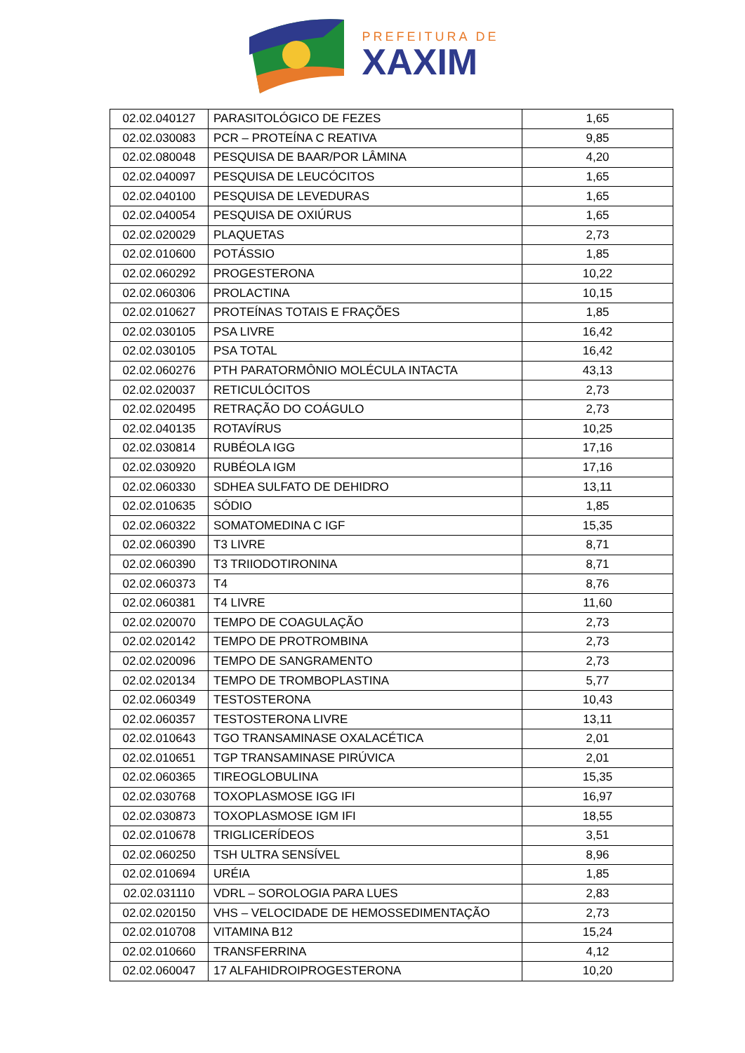PREFEITURA DE
XAXIM
| 02.02.040127 | PARASITOLÓGICO DE FEZES | 1,65 |
| 02.02.030083 | PCR – PROTEÍNA C REATIVA | 9,85 |
| 02.02.080048 | PESQUISA DE BAAR/POR LÂMINA | 4,20 |
| 02.02.040097 | PESQUISA DE LEUCÓCITOS | 1,65 |
| 02.02.040100 | PESQUISA DE LEVEDURAS | 1,65 |
| 02.02.040054 | PESQUISA DE OXIÚRUS | 1,65 |
| 02.02.020029 | PLAQUETAS | 2,73 |
| 02.02.010600 | POTÁSSIO | 1,85 |
| 02.02.060292 | PROGESTERONA | 10,22 |
| 02.02.060306 | PROLACTINA | 10,15 |
| 02.02.010627 | PROTEÍNAS TOTAIS E FRAÇÕES | 1,85 |
| 02.02.030105 | PSA LIVRE | 16,42 |
| 02.02.030105 | PSA TOTAL | 16,42 |
| 02.02.060276 | PTH PARATORMÔNIO MOLÉCULA INTACTA | 43,13 |
| 02.02.020037 | RETICULÓCITOS | 2,73 |
| 02.02.020495 | RETRAÇÃO DO COÁGULO | 2,73 |
| 02.02.040135 | ROTAVÍRUS | 10,25 |
| 02.02.030814 | RUBÉOLA IGG | 17,16 |
| 02.02.030920 | RUBÉOLA IGM | 17,16 |
| 02.02.060330 | SDHEA SULFATO DE DEHIDRO | 13,11 |
| 02.02.010635 | SÓDIO | 1,85 |
| 02.02.060322 | SOMATOMEDINA C IGF | 15,35 |
| 02.02.060390 | T3 LIVRE | 8,71 |
| 02.02.060390 | T3 TRIIODOTIRONINA | 8,71 |
| 02.02.060373 | T4 | 8,76 |
| 02.02.060381 | T4 LIVRE | 11,60 |
| 02.02.020070 | TEMPO DE COAGULAÇÃO | 2,73 |
| 02.02.020142 | TEMPO DE PROTROMBINA | 2,73 |
| 02.02.020096 | TEMPO DE SANGRAMENTO | 2,73 |
| 02.02.020134 | TEMPO DE TROMBOPLASTINA | 5,77 |
| 02.02.060349 | TESTOSTERONA | 10,43 |
| 02.02.060357 | TESTOSTERONA LIVRE | 13,11 |
| 02.02.010643 | TGO TRANSAMINASE OXALACÉTICA | 2,01 |
| 02.02.010651 | TGP TRANSAMINASE PIRÚVICA | 2,01 |
| 02.02.060365 | TIREOGLOBULINA | 15,35 |
| 02.02.030768 | TOXOPLASMOSE IGG IFI | 16,97 |
| 02.02.030873 | TOXOPLASMOSE IGM IFI | 18,55 |
| 02.02.010678 | TRIGLICERÍDEOS | 3,51 |
| 02.02.060250 | TSH ULTRA SENSÍVEL | 8,96 |
| 02.02.010694 | URÉIA | 1,85 |
| 02.02.031110 | VDRL – SOROLOGIA PARA LUES | 2,83 |
| 02.02.020150 | VHS – VELOCIDADE DE HEMOSSEDIMENTAÇÃO | 2,73 |
| 02.02.010708 | VITAMINA B12 | 15,24 |
| 02.02.010660 | TRANSFERRINA | 4,12 |
| 02.02.060047 | 17 ALFAHIDROIPROGESTERONA | 10,20 |